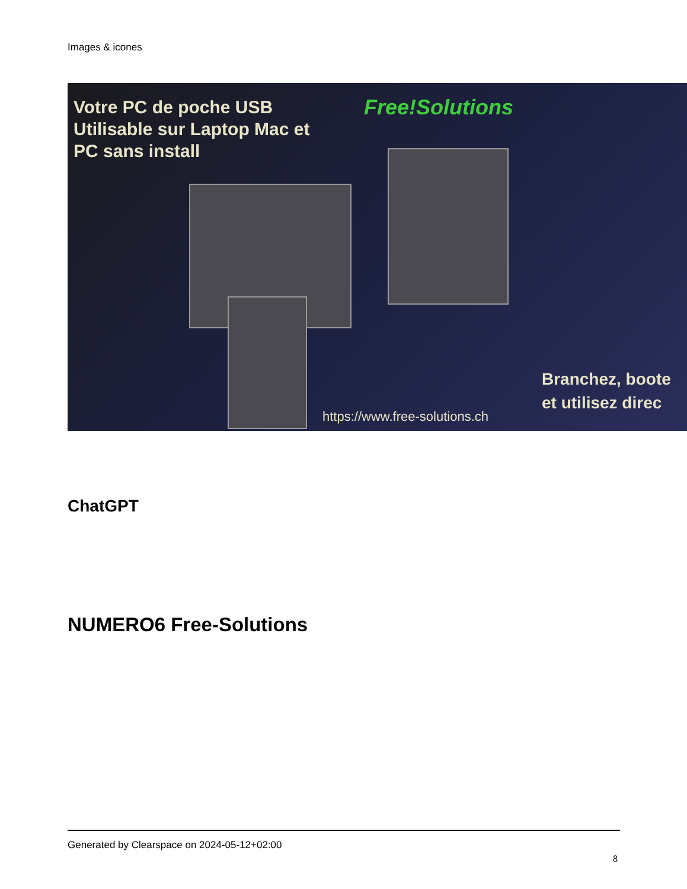Images & icones
Votre PC de poche USB
Utilisable sur Laptop Mac et
PC sans install
Free!Solutions
Branchez, boote
et utilisez direc
https://www.free-solutions.ch
ChatGPT
NUMERO6 Free-Solutions
Generated by Clearspace on 2024-05-12+02:00
8